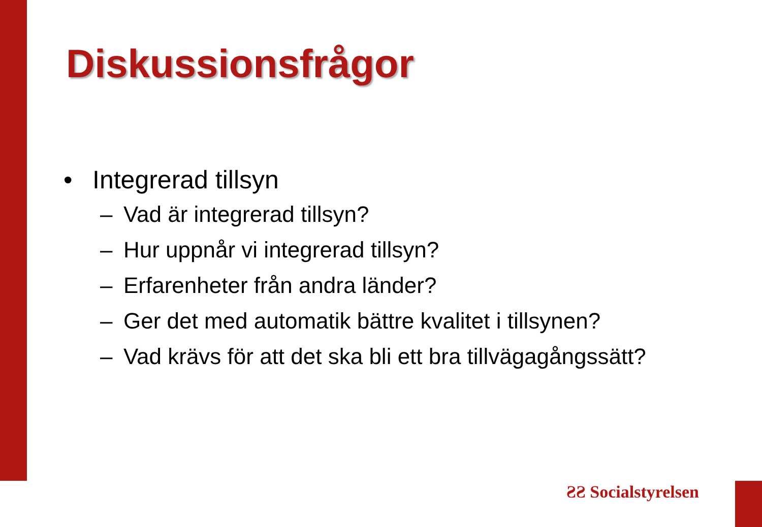Diskussionsfrågor
• Integrerad tillsyn
– Vad är integrerad tillsyn?
– Hur uppnår vi integrerad tillsyn?
– Erfarenheter från andra länder?
– Ger det med automatik bättre kvalitet i tillsynen?
– Vad krävs för att det ska bli ett bra tillvägagångssätt?
ƧƧ Socialstyrelsen